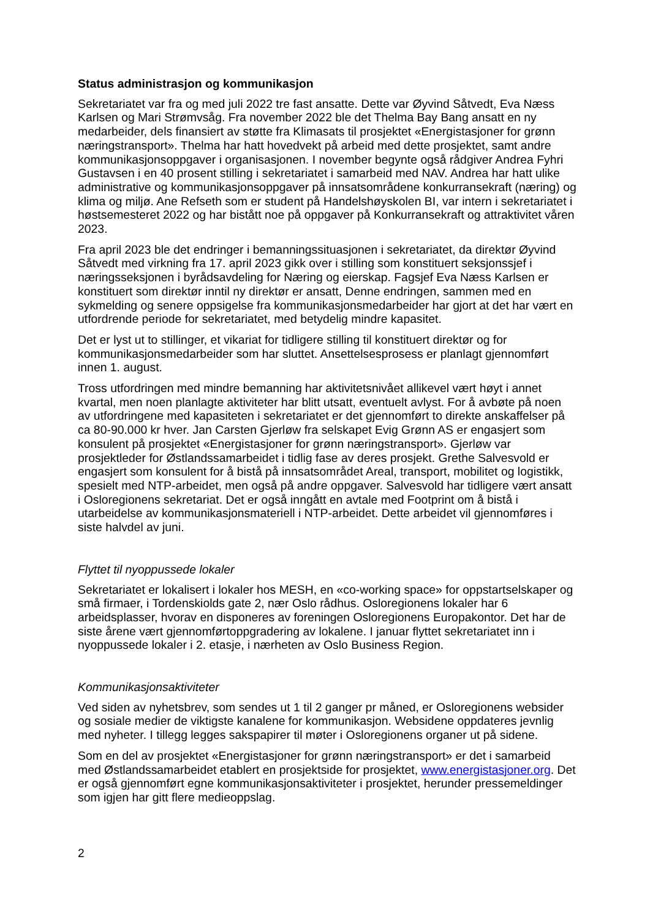Status administrasjon og kommunikasjon
Sekretariatet var fra og med juli 2022 tre fast ansatte. Dette var Øyvind Såtvedt, Eva Næss Karlsen og Mari Strømvsåg. Fra november 2022 ble det Thelma Bay Bang ansatt en ny medarbeider, dels finansiert av støtte fra Klimasats til prosjektet «Energistasjoner for grønn næringstransport». Thelma har hatt hovedvekt på arbeid med dette prosjektet, samt andre kommunikasjonsoppgaver i organisasjonen. I november begynte også rådgiver Andrea Fyhri Gustavsen i en 40 prosent stilling i sekretariatet i samarbeid med NAV. Andrea har hatt ulike administrative og kommunikasjonsoppgaver på innsatsområdene konkurransekraft (næring) og klima og miljø. Ane Refseth som er student på Handelshøyskolen BI, var intern i sekretariatet i høstsemesteret 2022 og har bistått noe på oppgaver på Konkurransekraft og attraktivitet våren 2023.
Fra april 2023 ble det endringer i bemanningssituasjonen i sekretariatet, da direktør Øyvind Såtvedt med virkning fra 17. april 2023 gikk over i stilling som konstituert seksjonssjef i næringsseksjonen i byrådsavdeling for Næring og eierskap. Fagsjef Eva Næss Karlsen er konstituert som direktør inntil ny direktør er ansatt, Denne endringen, sammen med en sykmelding og senere oppsigelse fra kommunikasjonsmedarbeider har gjort at det har vært en utfordrende periode for sekretariatet, med betydelig mindre kapasitet.
Det er lyst ut to stillinger, et vikariat for tidligere stilling til konstituert direktør og for kommunikasjonsmedarbeider som har sluttet. Ansettelsesprosess er planlagt gjennomført innen 1. august.
Tross utfordringen med mindre bemanning har aktivitetsnivået allikevel vært høyt i annet kvartal, men noen planlagte aktiviteter har blitt utsatt, eventuelt avlyst. For å avbøte på noen av utfordringene med kapasiteten i sekretariatet er det gjennomført to direkte anskaffelser på ca 80-90.000 kr hver. Jan Carsten Gjerløw fra selskapet Evig Grønn AS er engasjert som konsulent på prosjektet «Energistasjoner for grønn næringstransport». Gjerløw var prosjektleder for Østlandssamarbeidet i tidlig fase av deres prosjekt. Grethe Salvesvold er engasjert som konsulent for å bistå på innsatsområdet Areal, transport, mobilitet og logistikk, spesielt med NTP-arbeidet, men også på andre oppgaver. Salvesvold har tidligere vært ansatt i Osloregionens sekretariat. Det er også inngått en avtale med Footprint om å bistå i utarbeidelse av kommunikasjonsmateriell i NTP-arbeidet. Dette arbeidet vil gjennomføres i siste halvdel av juni.
Flyttet til nyoppussede lokaler
Sekretariatet er lokalisert i lokaler hos MESH, en «co-working space» for oppstartselskaper og små firmaer, i Tordenskiolds gate 2, nær Oslo rådhus. Osloregionens lokaler har 6 arbeidsplasser, hvorav en disponeres av foreningen Osloregionens Europakontor. Det har de siste årene vært gjennomførtoppgradering av lokalene. I januar flyttet sekretariatet inn i nyoppussede lokaler i 2. etasje, i nærheten av Oslo Business Region.
Kommunikasjonsaktiviteter
Ved siden av nyhetsbrev, som sendes ut 1 til 2 ganger pr måned, er Osloregionens websider og sosiale medier de viktigste kanalene for kommunikasjon. Websidene oppdateres jevnlig med nyheter. I tillegg legges sakspapirer til møter i Osloregionens organer ut på sidene.
Som en del av prosjektet «Energistasjoner for grønn næringstransport» er det i samarbeid med Østlandssamarbeidet etablert en prosjektside for prosjektet, www.energistasjoner.org. Det er også gjennomført egne kommunikasjonsaktiviteter i prosjektet, herunder pressemeldinger som igjen har gitt flere medieoppslag.
2